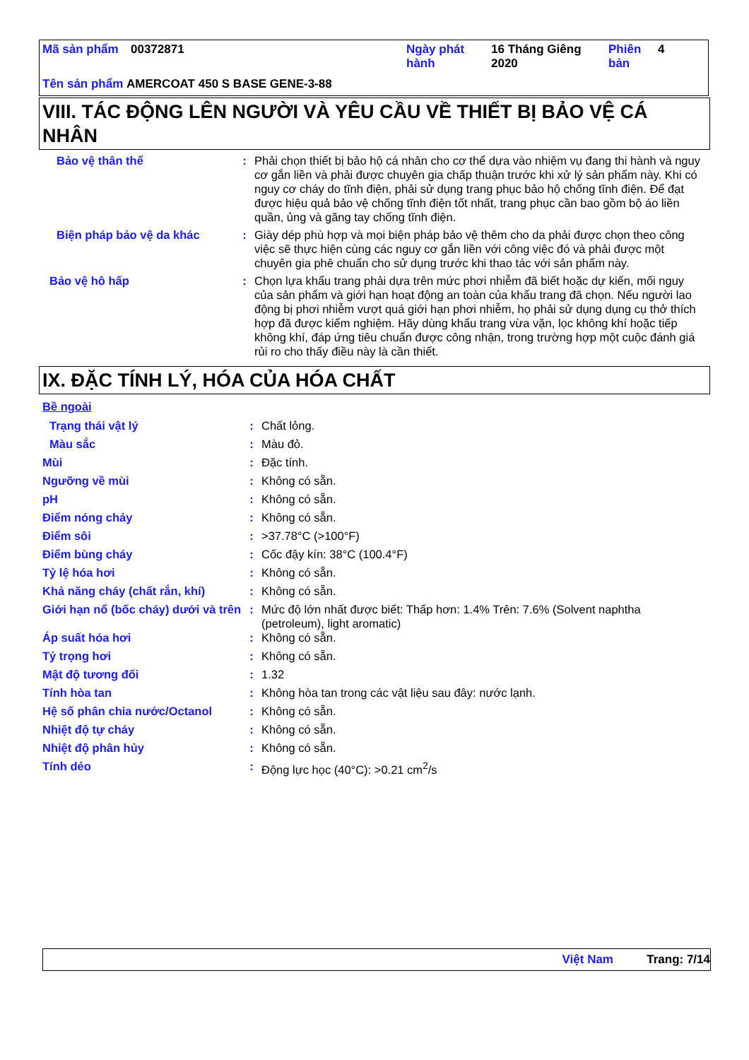| Mã sản phẩm | 00372871 | Ngày phát hành | 16 Tháng Giêng 2020 | Phiên bản | 4 |
Tên sản phẩm AMERCOAT 450 S BASE GENE-3-88
VIII. TÁC ĐỘNG LÊN NGƯỜI VÀ YÊU CẦU VỀ THIẾT BỊ BẢO VỆ CÁ NHÂN
| Bảo vệ thân thể | : | Phải chọn thiết bị bảo hộ cá nhân cho cơ thể dựa vào nhiệm vụ đang thi hành và nguy cơ gắn liền và phải được chuyên gia chấp thuận trước khi xử lý sản phẩm này. Khi có nguy cơ cháy do tĩnh điện, phải sử dụng trang phục bảo hộ chống tĩnh điện. Để đạt được hiệu quả bảo vệ chống tĩnh điện tốt nhất, trang phục cần bao gồm bộ áo liền quần, ủng và găng tay chống tĩnh điện. |
| Biện pháp bảo vệ da khác | : | Giày dép phù hợp và mọi biện pháp bảo vệ thêm cho da phải được chọn theo công việc sẽ thực hiện cùng các nguy cơ gắn liền với công việc đó và phải được một chuyên gia phê chuẩn cho sử dụng trước khi thao tác với sản phẩm này. |
| Bảo vệ hô hấp | : | Chọn lựa khẩu trang phải dựa trên mức phơi nhiễm đã biết hoặc dự kiến, mối nguy của sản phẩm và giới hạn hoạt động an toàn của khẩu trang đã chọn. Nếu người lao động bị phơi nhiễm vượt quá giới hạn phơi nhiễm, họ phải sử dụng dụng cụ thở thích hợp đã được kiểm nghiệm. Hãy dùng khẩu trang vừa vặn, lọc không khí hoặc tiếp không khí, đáp ứng tiêu chuẩn được công nhận, trong trường hợp một cuộc đánh giá rủi ro cho thấy điều này là cần thiết. |
IX. ĐẶC TÍNH LÝ, HÓA CỦA HÓA CHẤT
Bề ngoài
| Trạng thái vật lý | : | Chất lỏng. |
| Màu sắc | : | Màu đỏ. |
| Mùi | : | Đặc tính. |
| Ngưỡng về mùi | : | Không có sẵn. |
| pH | : | Không có sẵn. |
| Điểm nóng chảy | : | Không có sẵn. |
| Điểm sôi | : | >37.78°C (>100°F) |
| Điểm bùng cháy | : | Cốc đậy kín: 38°C (100.4°F) |
| Tỷ lệ hóa hơi | : | Không có sẵn. |
| Khả năng cháy (chất rắn, khí) | : | Không có sẵn. |
| Giới hạn nổ (bốc cháy) dưới và trên | : | Mức độ lớn nhất được biết: Thấp hơn: 1.4% Trên: 7.6% (Solvent naphtha (petroleum), light aromatic) |
| Áp suất hóa hơi | : | Không có sẵn. |
| Tỷ trọng hơi | : | Không có sẵn. |
| Mật độ tương đối | : | 1.32 |
| Tính hòa tan | : | Không hòa tan trong các vật liệu sau đây: nước lạnh. |
| Hệ số phân chia nước/Octanol | : | Không có sẵn. |
| Nhiệt độ tự cháy | : | Không có sẵn. |
| Nhiệt độ phân hủy | : | Không có sẵn. |
| Tính dẻo | : | Động lực học (40°C): >0.21 cm<sup>2</sup>/s |
Việt Nam Trang: 7/14